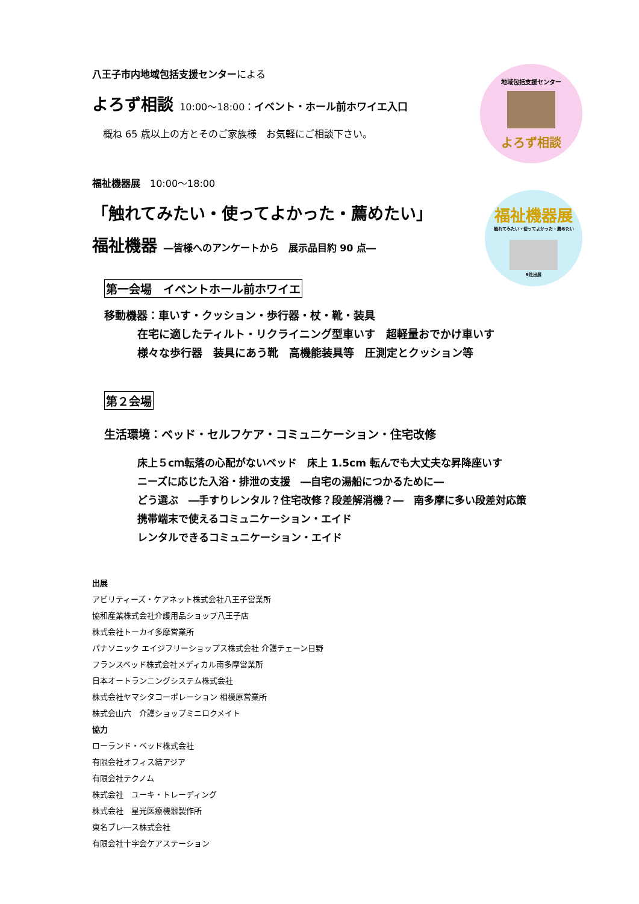地域包括支援センター
よろず相談
福祉機器展
触れてみたい・使ってよかった・薦めたい
9社出展
八王子市内地域包括支援センターによる
よろず相談 10:00～18:00：イベント・ホール前ホワイエ入口
概ね 65 歳以上の方とそのご家族様　お気軽にご相談下さい。
福祉機器展　10:00～18:00
「触れてみたい・使ってよかった・薦めたい」
福祉機器 ―皆様へのアンケートから　展示品目約 90 点―
第一会場　イベントホール前ホワイエ
移動機器：車いす・クッション・歩行器・杖・靴・装具
在宅に適したティルト・リクライニング型車いす　超軽量おでかけ車いす
様々な歩行器　装具にあう靴　高機能装具等　圧測定とクッション等
第２会場
生活環境：ベッド・セルフケア・コミュニケーション・住宅改修
床上５cｍ転落の心配がないベッド　床上 1.5cm 転んでも大丈夫な昇降座いす
ニーズに応じた入浴・排泄の支援　―自宅の湯船につかるために―
どう選ぶ　―手すりレンタル？住宅改修？段差解消機？―　南多摩に多い段差対応策
携帯端末で使えるコミュニケーション・エイド
レンタルできるコミュニケーション・エイド
出展
アビリティーズ・ケアネット株式会社八王子営業所
協和産業株式会社介護用品ショップ八王子店
株式会社トーカイ多摩営業所
パナソニック エイジフリーショップス株式会社 介護チェーン日野
フランスベッド株式会社メディカル南多摩営業所
日本オートランニングシステム株式会社
株式会社ヤマシタコーポレーション 相模原営業所
株式会山六　介護ショップミニロクメイト
協力
ローランド・ベッド株式会社
有限会社オフィス結アジア
有限会社テクノム
株式会社　ユーキ・トレーディング
株式会社　星光医療機器製作所
東名ブレ―ス株式会社
有限会社十字会ケアステーション